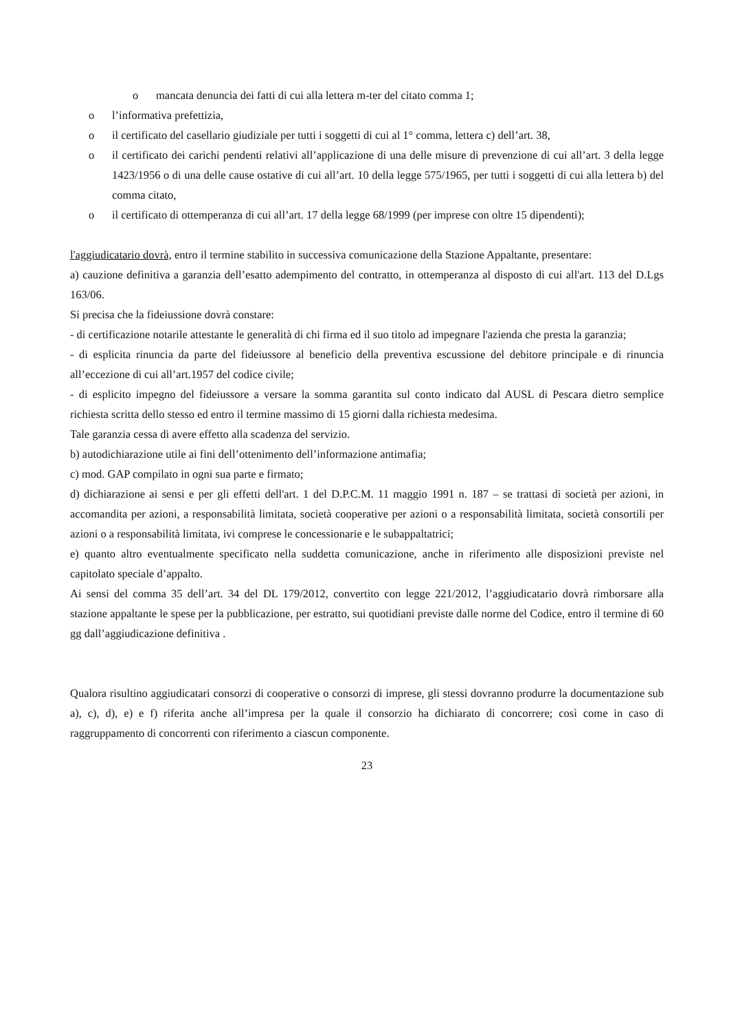o mancata denuncia dei fatti di cui alla lettera m-ter del citato comma 1;
o l’informativa prefettizia,
o il certificato del casellario giudiziale per tutti i soggetti di cui al 1° comma, lettera c) dell’art. 38,
o il certificato dei carichi pendenti relativi all’applicazione di una delle misure di prevenzione di cui all’art. 3 della legge 1423/1956 o di una delle cause ostative di cui all’art. 10 della legge 575/1965, per tutti i soggetti di cui alla lettera b) del comma citato,
o il certificato di ottemperanza di cui all’art. 17 della legge 68/1999 (per imprese con oltre 15 dipendenti);
l'aggiudicatario dovrà, entro il termine stabilito in successiva comunicazione della Stazione Appaltante, presentare:
a) cauzione definitiva a garanzia dell’esatto adempimento del contratto, in ottemperanza al disposto di cui all'art. 113 del D.Lgs 163/06.
Si precisa che la fideiussione dovrà constare:
- di certificazione notarile attestante le generalità di chi firma ed il suo titolo ad impegnare l'azienda che presta la garanzia;
- di esplicita rinuncia da parte del fideiussore al beneficio della preventiva escussione del debitore principale e di rinuncia all’eccezione di cui all’art.1957 del codice civile;
- di esplicito impegno del fideiussore a versare la somma garantita sul conto indicato dal AUSL di Pescara dietro semplice richiesta scritta dello stesso ed entro il termine massimo di 15 giorni dalla richiesta medesima.
Tale garanzia cessa di avere effetto alla scadenza del servizio.
b) autodichiarazione utile ai fini dell’ottenimento dell’informazione antimafia;
c) mod. GAP compilato in ogni sua parte e firmato;
d) dichiarazione ai sensi e per gli effetti dell'art. 1 del D.P.C.M. 11 maggio 1991 n. 187 – se trattasi di società per azioni, in accomandita per azioni, a responsabilità limitata, società cooperative per azioni o a responsabilità limitata, società consortili per azioni o a responsabilità limitata, ivi comprese le concessionarie e le subappaltatrici;
e) quanto altro eventualmente specificato nella suddetta comunicazione, anche in riferimento alle disposizioni previste nel capitolato speciale d’appalto.
Ai sensi del comma 35 dell’art. 34 del DL 179/2012, convertito con legge 221/2012, l’aggiudicatario dovrà rimborsare alla stazione appaltante le spese per la pubblicazione, per estratto, sui quotidiani previste dalle norme del Codice, entro il termine di 60 gg dall’aggiudicazione definitiva .
Qualora risultino aggiudicatari consorzi di cooperative o consorzi di imprese, gli stessi dovranno produrre la documentazione sub a), c), d), e) e f) riferita anche all’impresa per la quale il consorzio ha dichiarato di concorrere; così come in caso di raggruppamento di concorrenti con riferimento a ciascun componente.
23